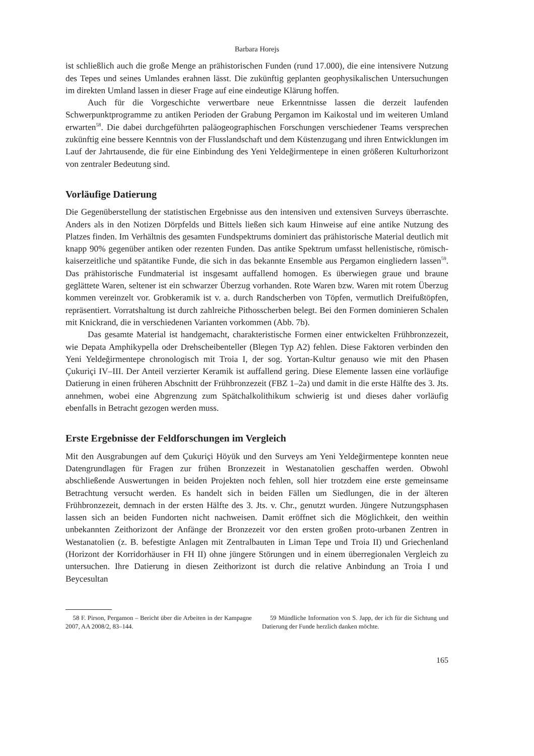Barbara Horejs
ist schließlich auch die große Menge an prähistorischen Funden (rund 17.000), die eine intensive­re Nutzung des Tepes und seines Umlandes erahnen lässt. Die zukünftig geplanten geophysikali­schen Untersuchungen im direkten Umland lassen in dieser Frage auf eine eindeutige Klärung hoffen.
Auch für die Vorgeschichte verwertbare neue Erkenntnisse lassen die derzeit laufenden Schwerpunktprogramme zu antiken Perioden der Grabung Pergamon im Kaikostal und im weite­ren Umland erwarten<sup>58</sup>. Die dabei durchgeführten paläogeographischen Forschungen verschiede­ner Teams versprechen zukünftig eine bessere Kenntnis von der Flusslandschaft und dem Küstenzugang und ihren Entwicklungen im Lauf der Jahrtausende, die für eine Einbindung des Yeni Yeldeğirmentepe in einen größeren Kulturhorizont von zentraler Bedeutung sind.
Vorläufige Datierung
Die Gegenüberstellung der statistischen Ergebnisse aus den intensiven und extensiven Surveys überraschte. Anders als in den Notizen Dörpfelds und Bittels ließen sich kaum Hinweise auf eine antike Nutzung des Platzes finden. Im Verhältnis des gesamten Fundspektrums dominiert das prähistorische Material deutlich mit knapp 90% gegenüber antiken oder rezenten Funden. Das antike Spektrum umfasst hellenistische, römisch-kaiserzeitliche und spätantike Funde, die sich in das bekannte Ensemble aus Pergamon eingliedern lassen<sup>59</sup>. Das prähistorische Fundmate­rial ist insgesamt auffallend homogen. Es überwiegen graue und braune geglättete Waren, selte­ner ist ein schwarzer Überzug vorhanden. Rote Waren bzw. Waren mit rotem Überzug kommen vereinzelt vor. Grobkeramik ist v. a. durch Randscherben von Töpfen, vermutlich Dreifußtöpfen, repräsentiert. Vorratshaltung ist durch zahlreiche Pithosscherben belegt. Bei den Formen domi­nieren Schalen mit Knickrand, die in verschiedenen Varianten vorkommen (Abb. 7b).
Das gesamte Material ist handgemacht, charakteristische Formen einer entwickelten Früh­bronzezeit, wie Depata Amphikypella oder Drehscheibenteller (Blegen Typ A2) fehlen. Diese Fak­toren verbinden den Yeni Yeldeğirmentepe chronologisch mit Troia I, der sog. Yortan-Kultur genauso wie mit den Phasen Çukuriçi IV–III. Der Anteil verzierter Keramik ist auffallend gering. Diese Elemente lassen eine vorläufige Datierung in einen früheren Abschnitt der Frühbronzezeit (FBZ 1–2a) und damit in die erste Hälfte des 3. Jts. annehmen, wobei eine Abgrenzung zum Spätchalkolithikum schwierig ist und dieses daher vorläufig ebenfalls in Betracht gezogen werden muss.
Erste Ergebnisse der Feldforschungen im Vergleich
Mit den Ausgrabungen auf dem Çukuriçi Höyük und den Surveys am Yeni Yeldeğirmentepe konnten neue Datengrundlagen für Fragen zur frühen Bronzezeit in Westanatolien geschaffen werden. Obwohl abschließende Auswertungen in beiden Projekten noch fehlen, soll hier trotz­dem eine erste gemeinsame Betrachtung versucht werden. Es handelt sich in beiden Fällen um Siedlungen, die in der älteren Frühbronzezeit, demnach in der ersten Hälfte des 3. Jts. v. Chr., genutzt wurden. Jüngere Nutzungsphasen lassen sich an beiden Fundorten nicht nachweisen. Da­mit eröffnet sich die Möglichkeit, den weithin unbekannten Zeithorizont der Anfänge der Bron­zezeit vor den ersten großen proto-urbanen Zentren in Westanatolien (z. B. befestigte Anlagen mit Zentralbauten in Liman Tepe und Troia II) und Griechenland (Horizont der Korridorhäuser in FH II) ohne jüngere Störungen und in einem überregionalen Vergleich zu untersuchen. Ihre Datierung in diesen Zeithorizont ist durch die relative Anbindung an Troia I und Beycesultan
58 F. Pirson, Pergamon – Bericht über die Arbeiten in der Kampagne 2007, AA 2008/2, 83–144.
59 Mündliche Information von S. Japp, der ich für die Sichtung und Datierung der Funde herzlich danken möchte.
165